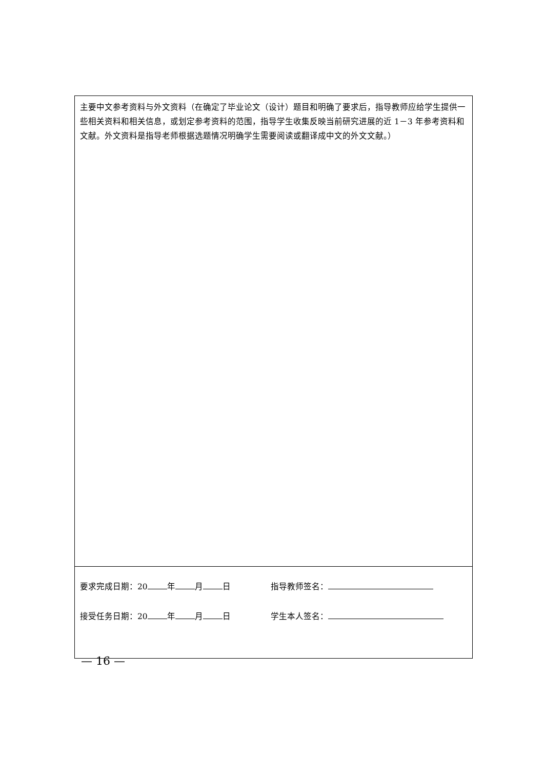| 主要中文参考资料与外文资料（在确定了毕业论文（设计）题目和明确了要求后，指导教师应给学生提供一些相关资料和相关信息，或划定参考资料的范围，指导学生收集反映当前研究进展的近 1－3 年参考资料和文献。外文资料是指导老师根据选题情况明确学生需要阅读或翻译成中文的外文文献。） |
| 要求完成日期：20 年 月 日 指导教师签名： 接受任务日期：20 年 月 日 学生本人签名： |
— 16 —